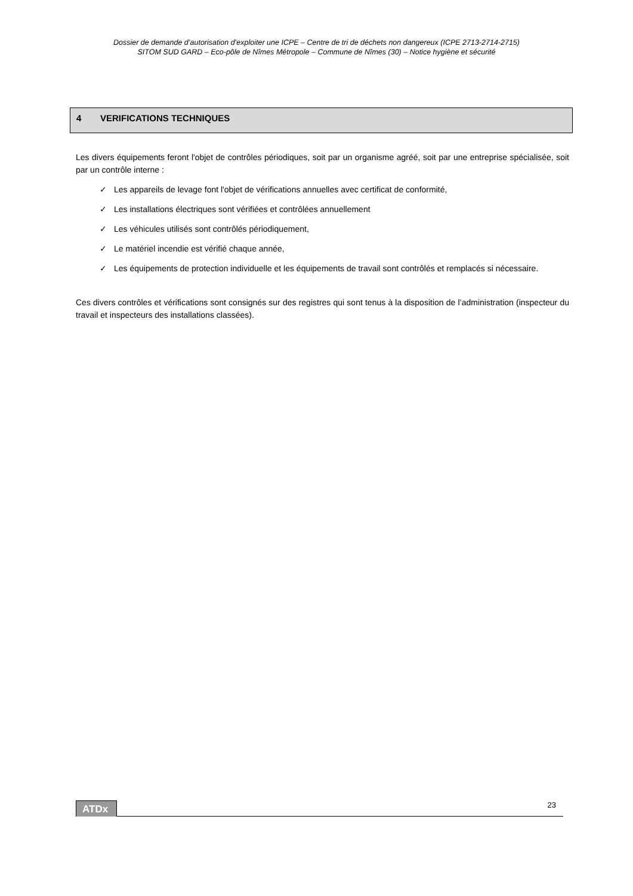Dossier de demande d’autorisation d’exploiter une ICPE – Centre de tri de déchets non dangereux (ICPE 2713-2714-2715)
SITOM SUD GARD – Eco-pôle de Nîmes Métropole – Commune de Nîmes (30) – Notice hygiène et sécurité
4 VERIFICATIONS TECHNIQUES
Les divers équipements feront l'objet de contrôles périodiques, soit par un organisme agréé, soit par une entreprise spécialisée, soit par un contrôle interne :
✓ Les appareils de levage font l'objet de vérifications annuelles avec certificat de conformité,
✓ Les installations électriques sont vérifiées et contrôlées annuellement
✓ Les véhicules utilisés sont contrôlés périodiquement,
✓ Le matériel incendie est vérifié chaque année,
✓ Les équipements de protection individuelle et les équipements de travail sont contrôlés et remplacés si nécessaire.
Ces divers contrôles et vérifications sont consignés sur des registres qui sont tenus à la disposition de l’administration (inspecteur du travail et inspecteurs des installations classées).
ATDx 23